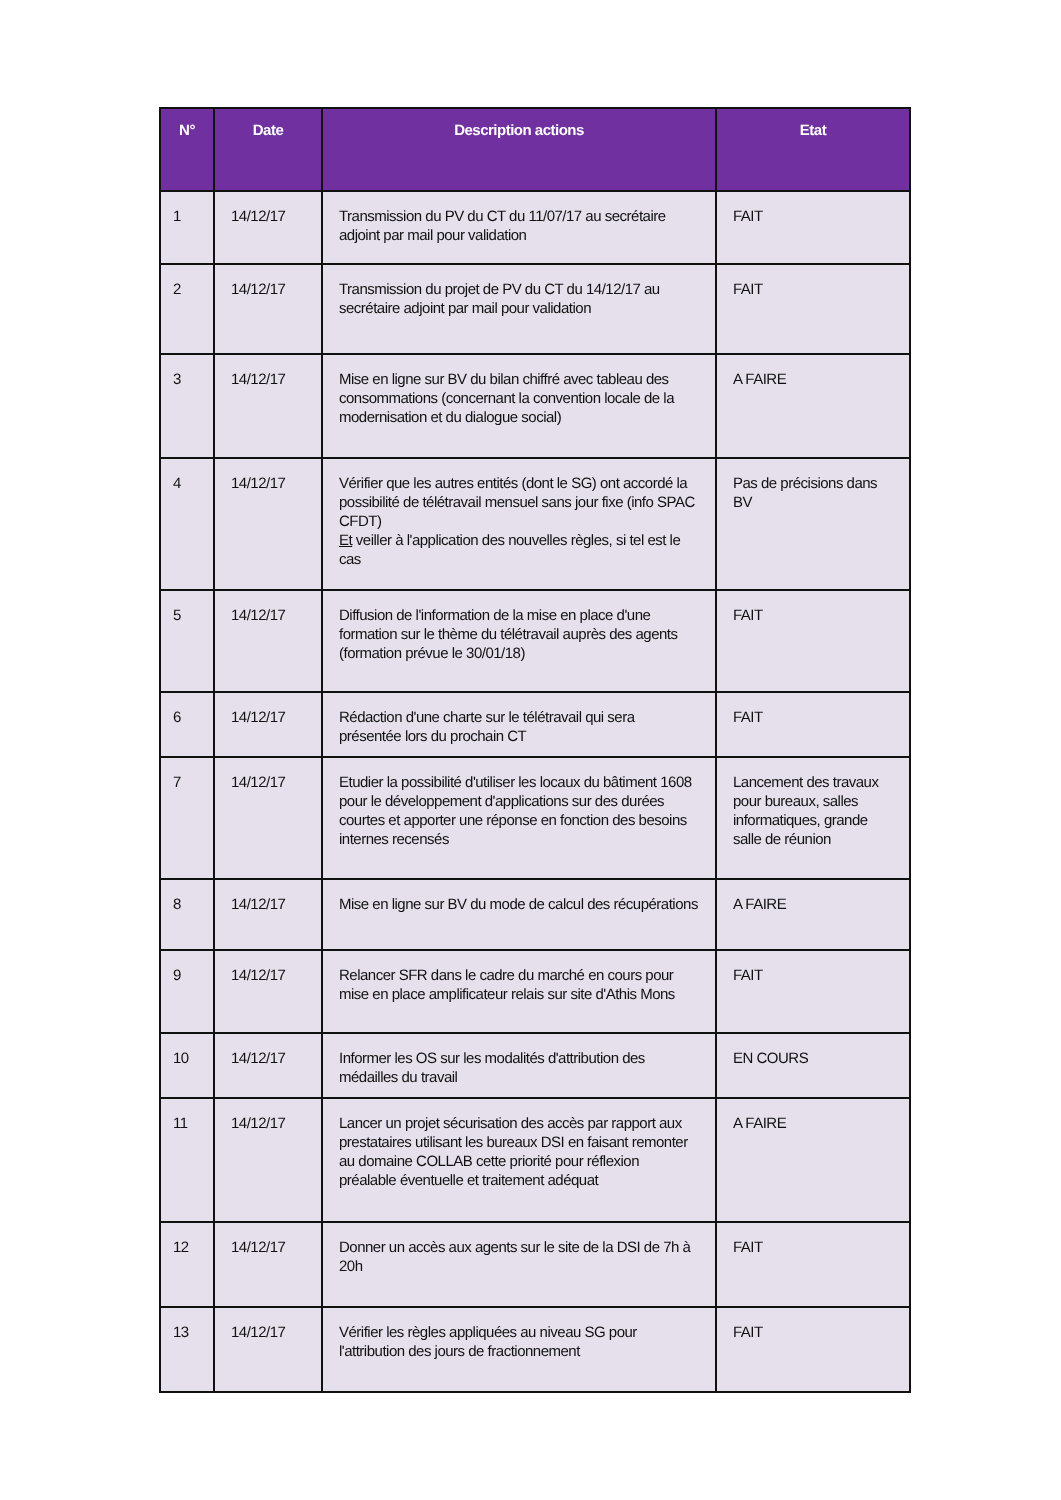| N° | Date | Description actions | Etat |
| --- | --- | --- | --- |
| 1 | 14/12/17 | Transmission du PV du CT du 11/07/17 au secrétaire adjoint par mail pour validation | FAIT |
| 2 | 14/12/17 | Transmission du projet de PV du CT du 14/12/17 au secrétaire adjoint par mail pour validation | FAIT |
| 3 | 14/12/17 | Mise en ligne sur BV du bilan chiffré avec tableau des consommations (concernant la convention locale de la modernisation et du dialogue social) | A FAIRE |
| 4 | 14/12/17 | Vérifier que les autres entités (dont le SG) ont accordé la possibilité de télétravail mensuel sans jour fixe (info SPAC CFDT) Et veiller à l'application des nouvelles règles, si tel est le cas | Pas de précisions dans BV |
| 5 | 14/12/17 | Diffusion de l'information de la mise en place d'une formation sur le thème du télétravail auprès des agents (formation prévue le 30/01/18) | FAIT |
| 6 | 14/12/17 | Rédaction d'une charte sur le télétravail qui sera présentée lors du prochain CT | FAIT |
| 7 | 14/12/17 | Etudier la possibilité d'utiliser les locaux du bâtiment 1608 pour le développement d'applications sur des durées courtes et apporter une réponse en fonction des besoins internes recensés | Lancement des travaux pour bureaux, salles informatiques, grande salle de réunion |
| 8 | 14/12/17 | Mise en ligne sur BV du mode de calcul des récupérations | A FAIRE |
| 9 | 14/12/17 | Relancer SFR dans le cadre du marché en cours pour mise en place amplificateur relais sur site d'Athis Mons | FAIT |
| 10 | 14/12/17 | Informer les OS sur les modalités d'attribution des médailles du travail | EN COURS |
| 11 | 14/12/17 | Lancer un projet sécurisation des accès par rapport aux prestataires utilisant les bureaux DSI en faisant remonter au domaine COLLAB cette priorité pour réflexion préalable éventuelle et traitement adéquat | A FAIRE |
| 12 | 14/12/17 | Donner un accès aux agents sur le site de la DSI de 7h à 20h | FAIT |
| 13 | 14/12/17 | Vérifier les règles appliquées au niveau SG pour l'attribution des jours de fractionnement | FAIT |